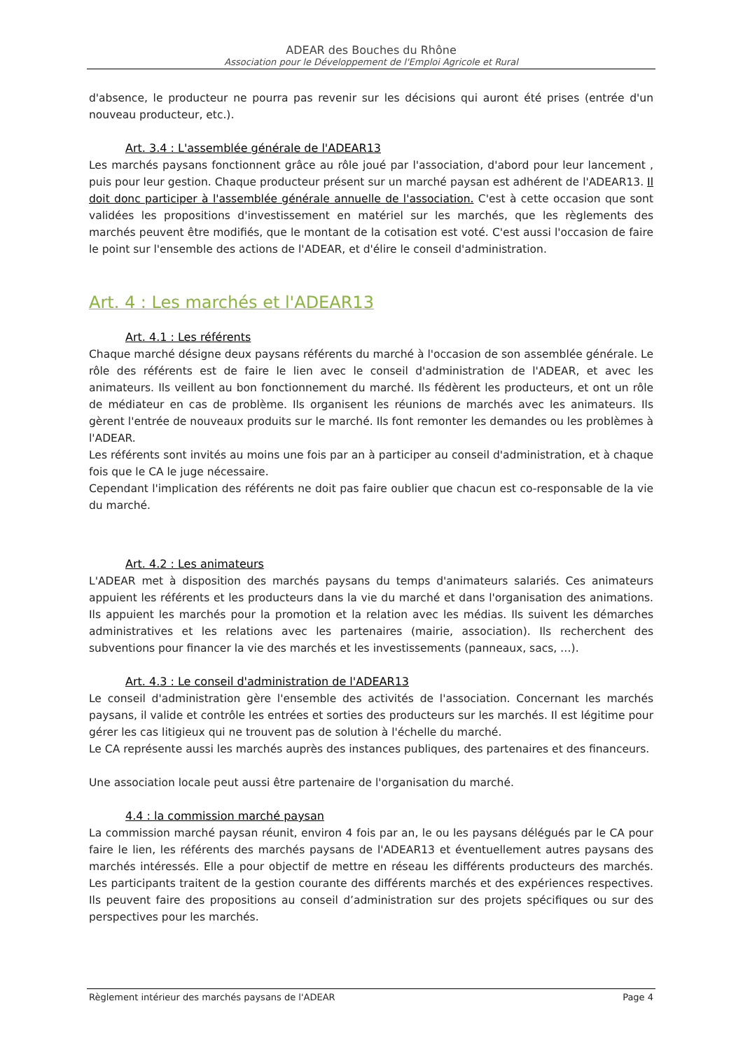ADEAR des Bouches du Rhône
Association pour le Développement de l'Emploi Agricole et Rural
d'absence, le producteur ne pourra pas revenir sur les décisions qui auront été prises (entrée d'un nouveau producteur, etc.).
Art. 3.4 : L'assemblée générale de l'ADEAR13
Les marchés paysans fonctionnent grâce au rôle joué par l'association, d'abord pour leur lancement , puis pour leur gestion. Chaque producteur présent sur un marché paysan est adhérent de l'ADEAR13. Il doit donc participer à l'assemblée générale annuelle de l'association. C'est à cette occasion que sont validées les propositions d'investissement en matériel sur les marchés, que les règlements des marchés peuvent être modifiés, que le montant de la cotisation est voté. C'est aussi l'occasion de faire le point sur l'ensemble des actions de l'ADEAR, et d'élire le conseil d'administration.
Art. 4 : Les marchés et l'ADEAR13
Art. 4.1 : Les référents
Chaque marché désigne deux paysans référents du marché à l'occasion de son assemblée générale. Le rôle des référents est de faire le lien avec le conseil d'administration de l'ADEAR, et avec les animateurs. Ils veillent au bon fonctionnement du marché. Ils fédèrent les producteurs, et ont un rôle de médiateur en cas de problème. Ils organisent les réunions de marchés avec les animateurs. Ils gèrent l'entrée de nouveaux produits sur le marché. Ils font remonter les demandes ou les problèmes à l'ADEAR.
Les référents sont invités au moins une fois par an à participer au conseil d'administration, et à chaque fois que le CA le juge nécessaire.
Cependant l'implication des référents ne doit pas faire oublier que chacun est co-responsable de la vie du marché.
Art. 4.2 : Les animateurs
L'ADEAR met à disposition des marchés paysans du temps d'animateurs salariés. Ces animateurs appuient les référents et les producteurs dans la vie du marché et dans l'organisation des animations. Ils appuient les marchés pour la promotion et la relation avec les médias. Ils suivent les démarches administratives et les relations avec les partenaires (mairie, association). Ils recherchent des subventions pour financer la vie des marchés et les investissements (panneaux, sacs, …).
Art. 4.3 : Le conseil d'administration de l'ADEAR13
Le conseil d'administration gère l'ensemble des activités de l'association. Concernant les marchés paysans, il valide et contrôle les entrées et sorties des producteurs sur les marchés. Il est légitime pour gérer les cas litigieux qui ne trouvent pas de solution à l'échelle du marché.
Le CA représente aussi les marchés auprès des instances publiques, des partenaires et des financeurs.
Une association locale peut aussi être partenaire de l'organisation du marché.
4.4 : la commission marché paysan
La commission marché paysan réunit, environ 4 fois par an, le ou les paysans délégués par le CA pour faire le lien, les référents des marchés paysans de l'ADEAR13 et éventuellement autres paysans des marchés intéressés. Elle a pour objectif de mettre en réseau les différents producteurs des marchés. Les participants traitent de la gestion courante des différents marchés et des expériences respectives. Ils peuvent faire des propositions au conseil d’administration sur des projets spécifiques ou sur des perspectives pour les marchés.
Règlement intérieur des marchés paysans de l'ADEAR Page 4